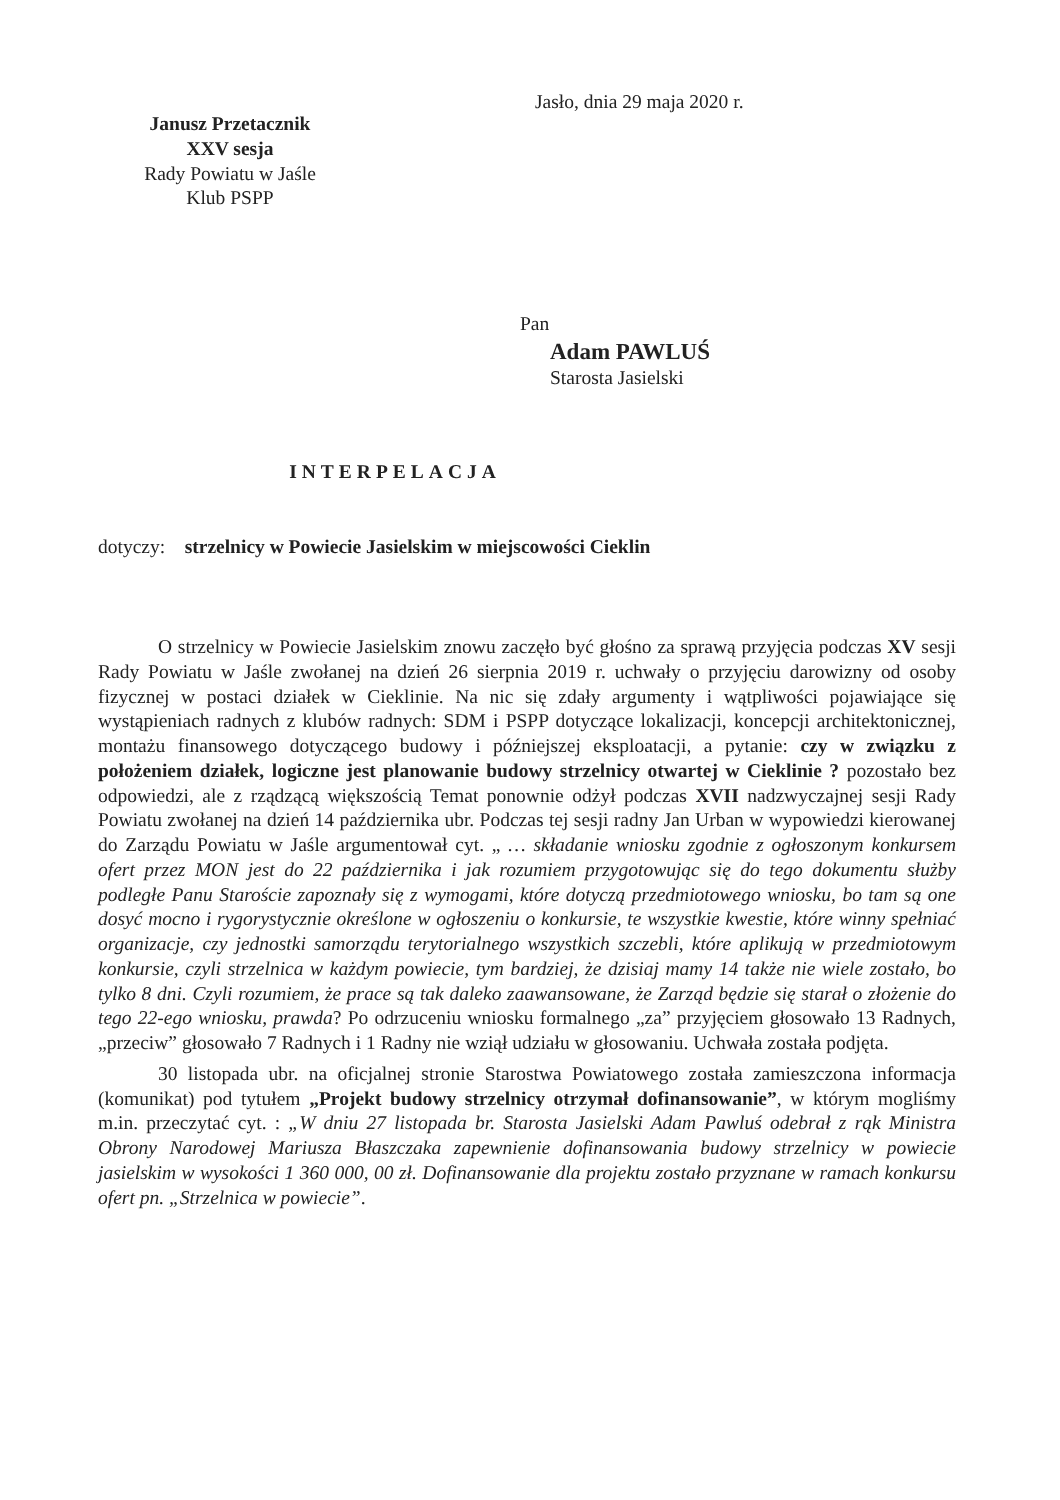Jasło, dnia 29 maja 2020 r.
Janusz Przetacznik
XXV sesja
Rady Powiatu w Jaśle
Klub PSPP
Pan
Adam PAWLUŚ
Starosta Jasielski
INTERPELACJA
dotyczy: strzelnicy w Powiecie Jasielskim w miejscowości Cieklin
O strzelnicy w Powiecie Jasielskim znowu zaczęło być głośno za sprawą przyjęcia podczas XV sesji Rady Powiatu w Jaśle zwołanej na dzień 26 sierpnia 2019 r. uchwały o przyjęciu darowizny od osoby fizycznej w postaci działek w Cieklinie. Na nic się zdały argumenty i wątpliwości pojawiające się wystąpieniach radnych z klubów radnych: SDM i PSPP dotyczące lokalizacji, koncepcji architektonicznej, montażu finansowego dotyczącego budowy i późniejszej eksploatacji, a pytanie: czy w związku z położeniem działek, logiczne jest planowanie budowy strzelnicy otwartej w Cieklinie ? pozostało bez odpowiedzi, ale z rządzącą większością Temat ponownie odżył podczas XVII nadzwyczajnej sesji Rady Powiatu zwołanej na dzień 14 października ubr. Podczas tej sesji radny Jan Urban w wypowiedzi kierowanej do Zarządu Powiatu w Jaśle argumentował cyt. „ … składanie wniosku zgodnie z ogłoszonym konkursem ofert przez MON jest do 22 października i jak rozumiem przygotowując się do tego dokumentu służby podległe Panu Staroście zapoznały się z wymogami, które dotyczą przedmiotowego wniosku, bo tam są one dosyć mocno i rygorystycznie określone w ogłoszeniu o konkursie, te wszystkie kwestie, które winny spełniać organizacje, czy jednostki samorządu terytorialnego wszystkich szczebli, które aplikują w przedmiotowym konkursie, czyli strzelnica w każdym powiecie, tym bardziej, że dzisiaj mamy 14 także nie wiele zostało, bo tylko 8 dni. Czyli rozumiem, że prace są tak daleko zaawansowane, że Zarząd będzie się starał o złożenie do tego 22-ego wniosku, prawda? Po odrzuceniu wniosku formalnego „za” przyjęciem głosowało 13 Radnych, „przeciw” głosowało 7 Radnych i 1 Radny nie wziął udziału w głosowaniu. Uchwała została podjęta.
30 listopada ubr. na oficjalnej stronie Starostwa Powiatowego została zamieszczona informacja (komunikat) pod tytułem „Projekt budowy strzelnicy otrzymał dofinansowanie”, w którym mogliśmy m.in. przeczytać cyt. : „W dniu 27 listopada br. Starosta Jasielski Adam Pawluś odebrał z rąk Ministra Obrony Narodowej Mariusza Błaszczaka zapewnienie dofinansowania budowy strzelnicy w powiecie jasielskim w wysokości 1 360 000, 00 zł. Dofinansowanie dla projektu zostało przyznane w ramach konkursu ofert pn. „Strzelnica w powiecie”.